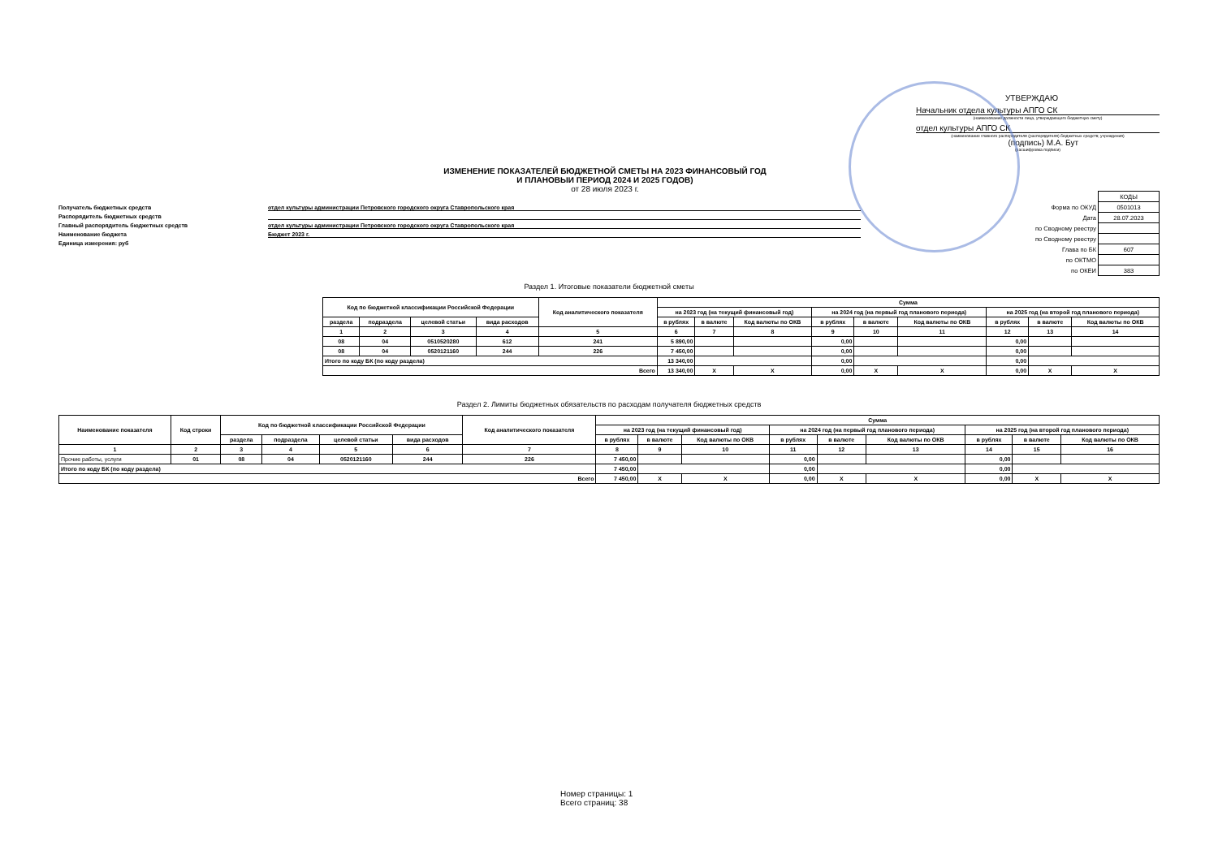УТВЕРЖДАЮ
Начальник отдела культуры АПГО СК
(наименование должности лица, утверждающего бюджетную смету)
отдел культуры АПГО СК
(наименование главного распорядителя (распорядителя) бюджетных средств; учреждения)
(подпись) М.А. Бут
(расшифровка подписи)
ИЗМЕНЕНИЕ ПОКАЗАТЕЛЕЙ БЮДЖЕТНОЙ СМЕТЫ НА 2023 ФИНАНСОВЫЙ ГОД
И ПЛАНОВЫИ ПЕРИОД 2024 И 2025 ГОДОВ)
от 28 июля 2023 г.
Получатель бюджетных средств
отдел культуры администрации Петровского городского округа Ставропольского края
Распорядитель бюджетных средств
Главный распорядитель бюджетных средств
отдел культуры администрации Петровского городского округа Ставропольского края
Наименование бюджета
Бюджет 2023 г.
Единица измерения: руб
| | КОДЫ |
| Форма по ОКУД | 0501013 |
| Дата | 28.07.2023 |
| по Сводному реестру | |
| по Сводному реестру | |
| Глава по БК | 607 |
| по ОКТМО | |
| по ОКЕИ | 383 |
Раздел 1. Итоговые показатели бюджетной сметы
| Код по бюджетной классификации Российской Федерации | | | | Код аналитического показателя | Сумма | | | | | | | | |
| --- | --- | --- | --- | --- | --- | --- | --- | --- | --- | --- | --- | --- | --- |
| | | | | | на 2023 год (на текущий финансовый год) | | | на 2024 год (на первый год планового периода) | | | на 2025 год (на второй год планового периода) | | |
| раздела | подраздела | целевой статьи | вида расходов | | в рублях | в валюте | Код валюты по ОКВ | в рублях | в валюте | Код валюты по ОКВ | в рублях | в валюте | Код валюты по ОКВ |
| 1 | 2 | 3 | 4 | 5 | 6 | 7 | 8 | 9 | 10 | 11 | 12 | 13 | 14 |
| 08 | 04 | 0510520280 | 612 | 241 | 5 890,00 | | | 0,00 | | | 0,00 | | |
| 08 | 04 | 0520121160 | 244 | 226 | 7 450,00 | | | 0,00 | | | 0,00 | | |
| Итого по коду БК (по коду раздела) | | | | | 13 340,00 | | | 0,00 | | | 0,00 | | |
| Всего | | | | | 13 340,00 | X | X | 0,00 | X | X | 0,00 | X | X |
Раздел 2. Лимиты бюджетных обязательств по расходам получателя бюджетных средств
| Наименование показателя | Код строки | Код по бюджетной классификации Российской Федерации | | | | Код аналитического показателя | Сумма | | | | | | | | |
| --- | --- | --- | --- | --- | --- | --- | --- | --- | --- | --- | --- | --- | --- | --- | --- |
| | | | | | | | на 2023 год (на текущий финансовый год) | | | на 2024 год (на первый год планового периода) | | | на 2025 год (на второй год планового периода) | | |
| | | раздела | подраздела | целевой статьи | вида расходов | | в рублях | в валюте | Код валюты по ОКВ | в рублях | в валюте | Код валюты по ОКВ | в рублях | в валюте | Код валюты по ОКВ |
| 1 | 2 | 3 | 4 | 5 | 6 | 7 | 8 | 9 | 10 | 11 | 12 | 13 | 14 | 15 | 16 |
| Прочие работы, услуги | 01 | 08 | 04 | 0520121160 | 244 | 226 | 7 450,00 | | | 0,00 | | | 0,00 | | |
| Итого по коду БК (по коду раздела) | | | | | | | 7 450,00 | | | 0,00 | | | 0,00 | | |
| Всего | | | | | | | 7 450,00 | X | X | 0,00 | X | X | 0,00 | X | X |
Номер страницы: 1
Всего страниц: 38